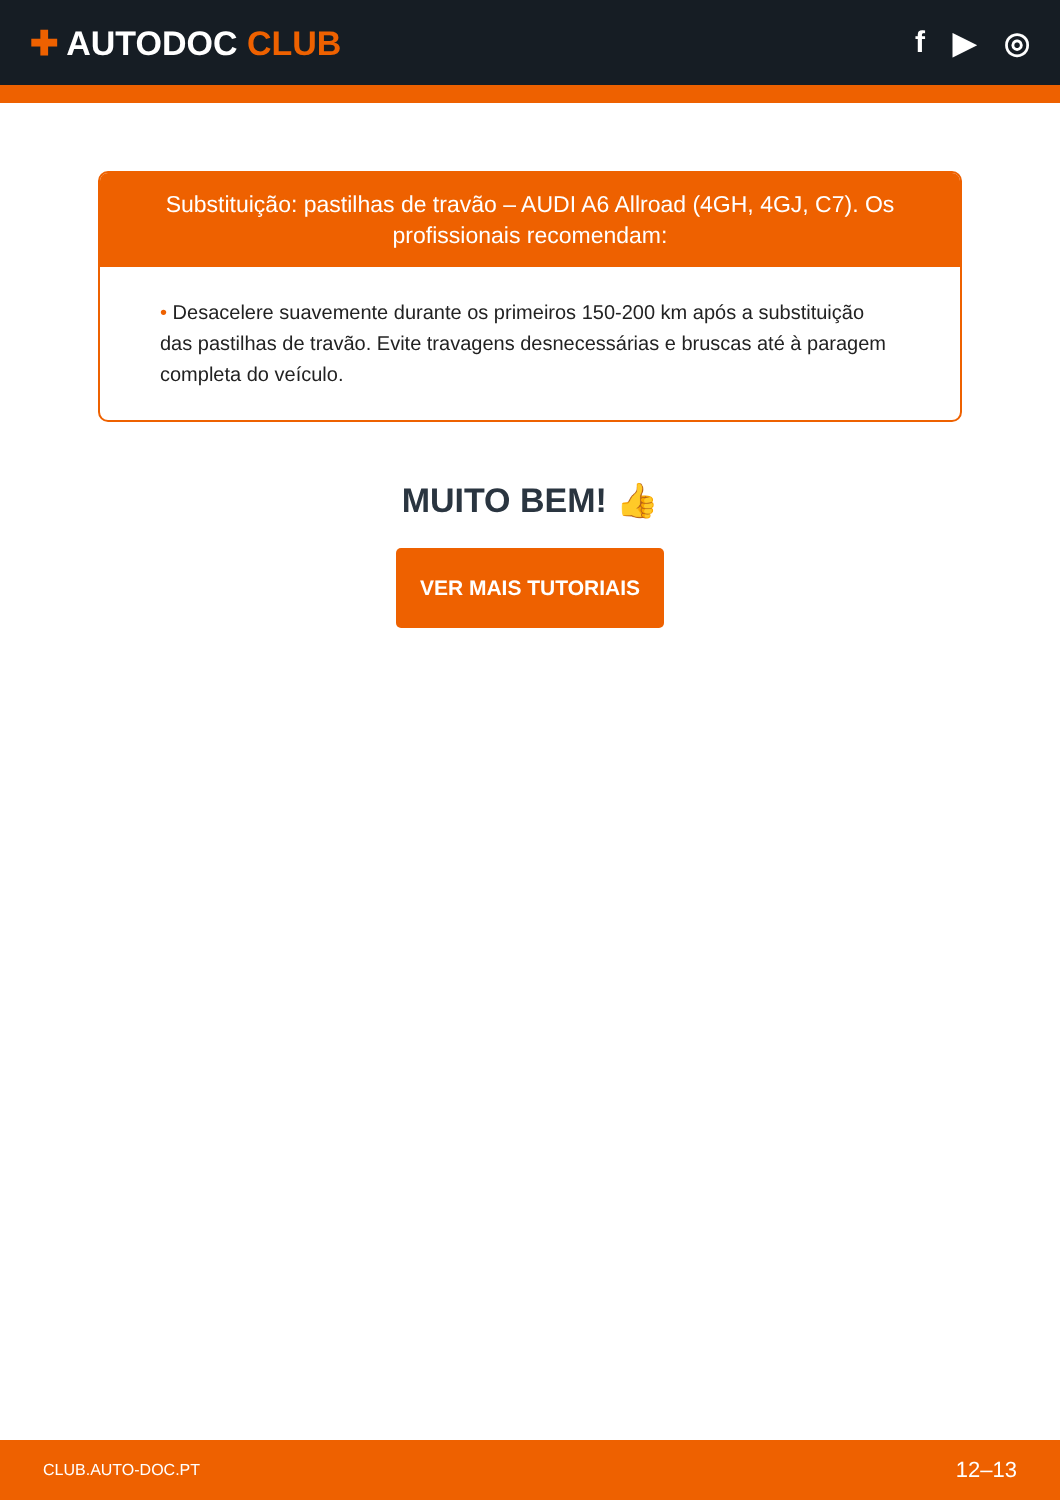✚ AUTODOC CLUB f ▶ ◎
Substituição: pastilhas de travão – AUDI A6 Allroad (4GH, 4GJ, C7). Os profissionais recomendam:
• Desacelere suavemente durante os primeiros 150-200 km após a substituição das pastilhas de travão. Evite travagens desnecessárias e bruscas até à paragem completa do veículo.
MUITO BEM! 👍
VER MAIS TUTORIAIS
CLUB.AUTO-DOC.PT 12–13